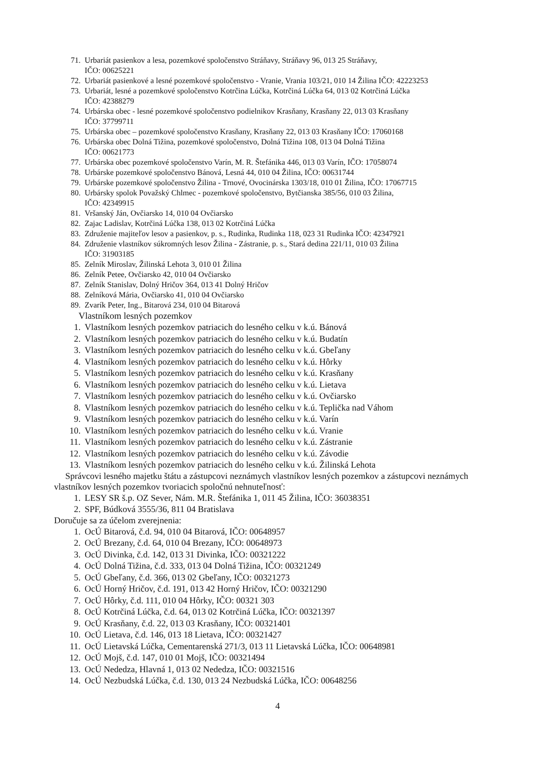71. Urbariát pasienkov a lesa, pozemkové spoločenstvo Stráňavy, Stráňavy 96, 013 25 Stráňavy,
IČO: 00625221
72. Urbariát pasienkové a lesné pozemkové spoločenstvo - Vranie, Vrania 103/21, 010 14 Žilina IČO: 42223253
73. Urbariát, lesné a pozemkové spoločenstvo Kotrčina Lúčka, Kotrčiná Lúčka 64, 013 02 Kotrčiná Lúčka
IČO: 42388279
74. Urbárska obec - lesné pozemkové spoločenstvo podielnikov Krasňany, Krasňany 22, 013 03 Krasňany
IČO: 37799711
75. Urbárska obec – pozemkové spoločenstvo Krasňany, Krasňany 22, 013 03 Krasňany IČO: 17060168
76. Urbárska obec Dolná Tižina, pozemkové spoločenstvo, Dolná Tižina 108, 013 04 Dolná Tižina
IČO: 00621773
77. Urbárska obec pozemkové spoločenstvo Varín, M. R. Štefánika 446, 013 03 Varín, IČO: 17058074
78. Urbárske pozemkové spoločenstvo Bánová, Lesná 44, 010 04 Žilina, IČO: 00631744
79. Urbárske pozemkové spoločenstvo Žilina - Trnové, Ovocinárska 1303/18, 010 01 Žilina, IČO: 17067715
80. Urbársky spolok Považský Chlmec - pozemkové spoločenstvo, Bytčianska 385/56, 010 03 Žilina,
IČO: 42349915
81. Vršanský Ján, Ovčiarsko 14, 010 04 Ovčiarsko
82. Zajac Ladislav, Kotrčiná Lúčka 138, 013 02 Kotrčiná Lúčka
83. Združenie majiteľov lesov a pasienkov, p. s., Rudinka, Rudinka 118, 023 31 Rudinka IČO: 42347921
84. Združenie vlastníkov súkromných lesov Žilina - Zástranie, p. s., Stará dedina 221/11, 010 03 Žilina
IČO: 31903185
85. Zelník Miroslav, Žilinská Lehota 3, 010 01 Žilina
86. Zelník Petee, Ovčiarsko 42, 010 04 Ovčiarsko
87. Zelník Stanislav, Dolný Hričov 364, 013 41 Dolný Hričov
88. Zelníková Mária, Ovčiarsko 41, 010 04 Ovčiarsko
89. Zvarík Peter, Ing., Bitarová 234, 010 04 Bitarová
Vlastníkom lesných pozemkov
1. Vlastníkom lesných pozemkov patriacich do lesného celku v k.ú. Bánová
2. Vlastníkom lesných pozemkov patriacich do lesného celku v k.ú. Budatín
3. Vlastníkom lesných pozemkov patriacich do lesného celku v k.ú. Gbeľany
4. Vlastníkom lesných pozemkov patriacich do lesného celku v k.ú. Hôrky
5. Vlastníkom lesných pozemkov patriacich do lesného celku v k.ú. Krasňany
6. Vlastníkom lesných pozemkov patriacich do lesného celku v k.ú. Lietava
7. Vlastníkom lesných pozemkov patriacich do lesného celku v k.ú. Ovčiarsko
8. Vlastníkom lesných pozemkov patriacich do lesného celku v k.ú. Teplička nad Váhom
9. Vlastníkom lesných pozemkov patriacich do lesného celku v k.ú. Varín
10. Vlastníkom lesných pozemkov patriacich do lesného celku v k.ú. Vranie
11. Vlastníkom lesných pozemkov patriacich do lesného celku v k.ú. Zástranie
12. Vlastníkom lesných pozemkov patriacich do lesného celku v k.ú. Závodie
13. Vlastníkom lesných pozemkov patriacich do lesného celku v k.ú. Žilinská Lehota
Správcovi lesného majetku štátu a zástupcovi neznámych vlastníkov lesných pozemkov a zástupcovi neznámych vlastníkov lesných pozemkov tvoriacich spoločnú nehnuteľnosť:
1. LESY SR š.p. OZ Sever, Nám. M.R. Štefánika 1, 011 45 Žilina, IČO: 36038351
2. SPF, Búdková 3555/36, 811 04 Bratislava
Doručuje sa za účelom zverejnenia:
1. OcÚ Bitarová, č.d. 94, 010 04 Bitarová, IČO: 00648957
2. OcÚ Brezany, č.d. 64, 010 04 Brezany, IČO: 00648973
3. OcÚ Divinka, č.d. 142, 013 31 Divinka, IČO: 00321222
4. OcÚ Dolná Tižina, č.d. 333, 013 04 Dolná Tižina, IČO: 00321249
5. OcÚ Gbeľany, č.d. 366, 013 02 Gbeľany, IČO: 00321273
6. OcÚ Horný Hričov, č.d. 191, 013 42 Horný Hričov, IČO: 00321290
7. OcÚ Hôrky, č.d. 111, 010 04 Hôrky, IČO: 00321 303
8. OcÚ Kotrčiná Lúčka, č.d. 64, 013 02 Kotrčiná Lúčka, IČO: 00321397
9. OcÚ Krasňany, č.d. 22, 013 03 Krasňany, IČO: 00321401
10. OcÚ Lietava, č.d. 146, 013 18 Lietava, IČO: 00321427
11. OcÚ Lietavská Lúčka, Cementarenská 271/3, 013 11 Lietavská Lúčka, IČO: 00648981
12. OcÚ Mojš, č.d. 147, 010 01 Mojš, IČO: 00321494
13. OcÚ Nededza, Hlavná 1, 013 02 Nededza, IČO: 00321516
14. OcÚ Nezbudská Lúčka, č.d. 130, 013 24 Nezbudská Lúčka, IČO: 00648256
4